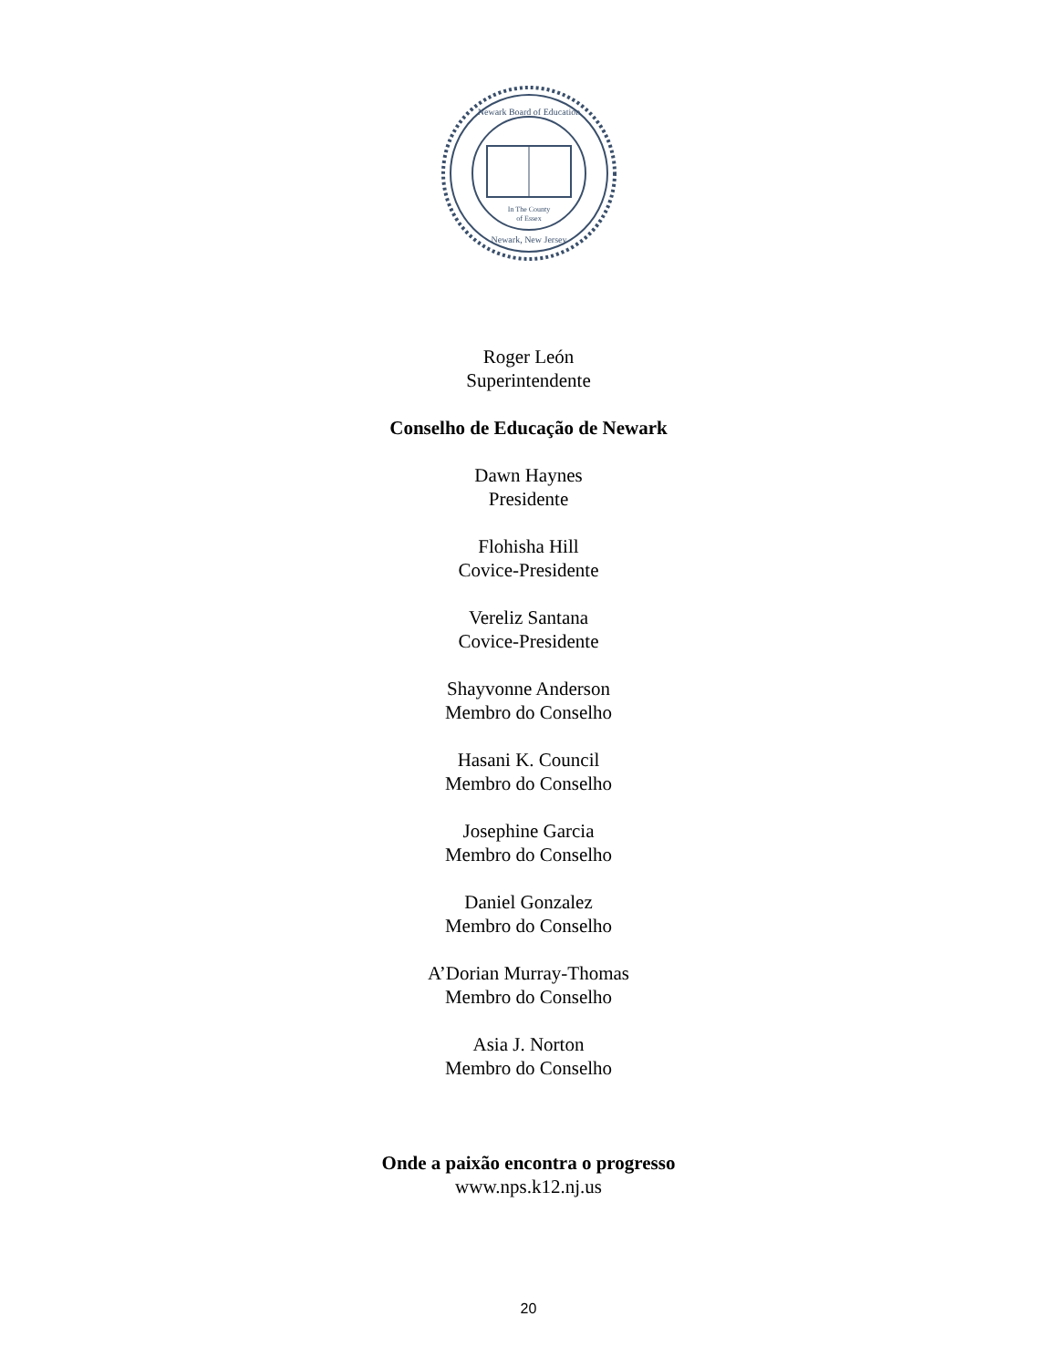In The County
of Essex
Newark Board of Education
Newark, New Jersey
Roger León
Superintendente
Conselho de Educação de Newark
Dawn Haynes
Presidente
Flohisha Hill
Covice-Presidente
Vereliz Santana
Covice-Presidente
Shayvonne Anderson
Membro do Conselho
Hasani K. Council
Membro do Conselho
Josephine Garcia
Membro do Conselho
Daniel Gonzalez
Membro do Conselho
A’Dorian Murray-Thomas
Membro do Conselho
Asia J. Norton
Membro do Conselho
Onde a paixão encontra o progresso
www.nps.k12.nj.us
20